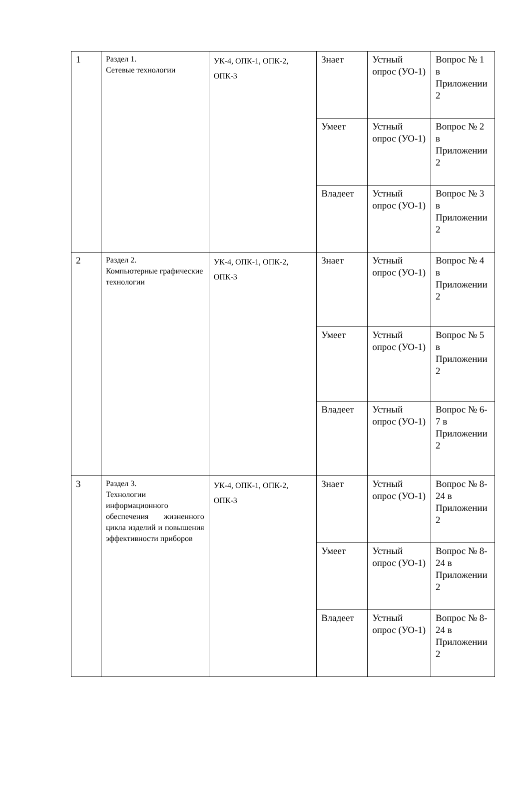| 1 | Раздел 1. Сетевые технологии | УК-4, ОПК-1, ОПК-2, ОПК-3 | Знает | Устный опрос (УО-1) | Вопрос № 1 в Приложении 2 |
| | | | Умеет | Устный опрос (УО-1) | Вопрос № 2 в Приложении 2 |
| | | | Владеет | Устный опрос (УО-1) | Вопрос № 3 в Приложении 2 |
| 2 | Раздел 2. Компьютерные графические технологии | УК-4, ОПК-1, ОПК-2, ОПК-3 | Знает | Устный опрос (УО-1) | Вопрос № 4 в Приложении 2 |
| | | | Умеет | Устный опрос (УО-1) | Вопрос № 5 в Приложении 2 |
| | | | Владеет | Устный опрос (УО-1) | Вопрос № 6-7 в Приложении 2 |
| 3 | Раздел 3. Технологии информационного обеспечения жизненного цикла изделий и повышения эффективности приборов | УК-4, ОПК-1, ОПК-2, ОПК-3 | Знает | Устный опрос (УО-1) | Вопрос № 8- 24 в Приложении 2 |
| | | | Умеет | Устный опрос (УО-1) | Вопрос № 8- 24 в Приложении 2 |
| | | | Владеет | Устный опрос (УО-1) | Вопрос № 8- 24 в Приложении 2 |